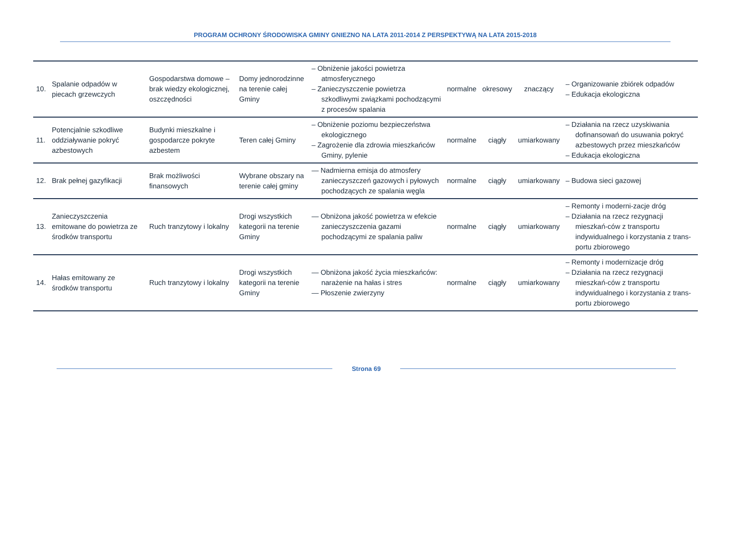PROGRAM OCHRONY ŚRODOWISKA GMINY GNIEZNO NA LATA 2011-2014 Z PERSPEKTYWĄ NA LATA 2015-2018
| 10. | Spalanie odpadów w piecach grzewczych | Gospodarstwa domowe – brak wiedzy ekologicznej, oszczędności | Domy jednorodzinne na terenie całej Gminy | – Obniżenie jakości powietrza atmosferycznego – Zanieczyszczenie powietrza szkodliwymi związkami pochodzącymi z procesów spalania | normalne | okresowy | znaczący | – Organizowanie zbiórek odpadów – Edukacja ekologiczna |
| 11. | Potencjalnie szkodliwe oddziaływanie pokryć azbestowych | Budynki mieszkalne i gospodarcze pokryte azbestem | Teren całej Gminy | – Obniżenie poziomu bezpieczeństwa ekologicznego – Zagrożenie dla zdrowia mieszkańców Gminy, pylenie | normalne | ciągły | umiarkowany | – Działania na rzecz uzyskiwania dofinansowań do usuwania pokryć azbestowych przez mieszkańców – Edukacja ekologiczna |
| 12. | Brak pełnej gazyfikacji | Brak możliwości finansowych | Wybrane obszary na terenie całej gminy | — Nadmierna emisja do atmosfery zanieczyszczeń gazowych i pyłowych pochodzących ze spalania węgla | normalne | ciągły | umiarkowany | – Budowa sieci gazowej |
| 13. | Zanieczyszczenia emitowane do powietrza ze środków transportu | Ruch tranzytowy i lokalny | Drogi wszystkich kategorii na terenie Gminy | — Obniżona jakość powietrza w efekcie zanieczyszczenia gazami pochodzącymi ze spalania paliw | normalne | ciągły | umiarkowany | – Remonty i moderni-zacje dróg – Działania na rzecz rezygnacji mieszkań-ców z transportu indywidualnego i korzystania z trans-portu zbiorowego |
| 14. | Hałas emitowany ze środków transportu | Ruch tranzytowy i lokalny | Drogi wszystkich kategorii na terenie Gminy | — Obniżona jakość życia mieszkańców: narażenie na hałas i stres — Płoszenie zwierzyny | normalne | ciągły | umiarkowany | – Remonty i modernizacje dróg – Działania na rzecz rezygnacji mieszkań-ców z transportu indywidualnego i korzystania z trans-portu zbiorowego |
Strona 69